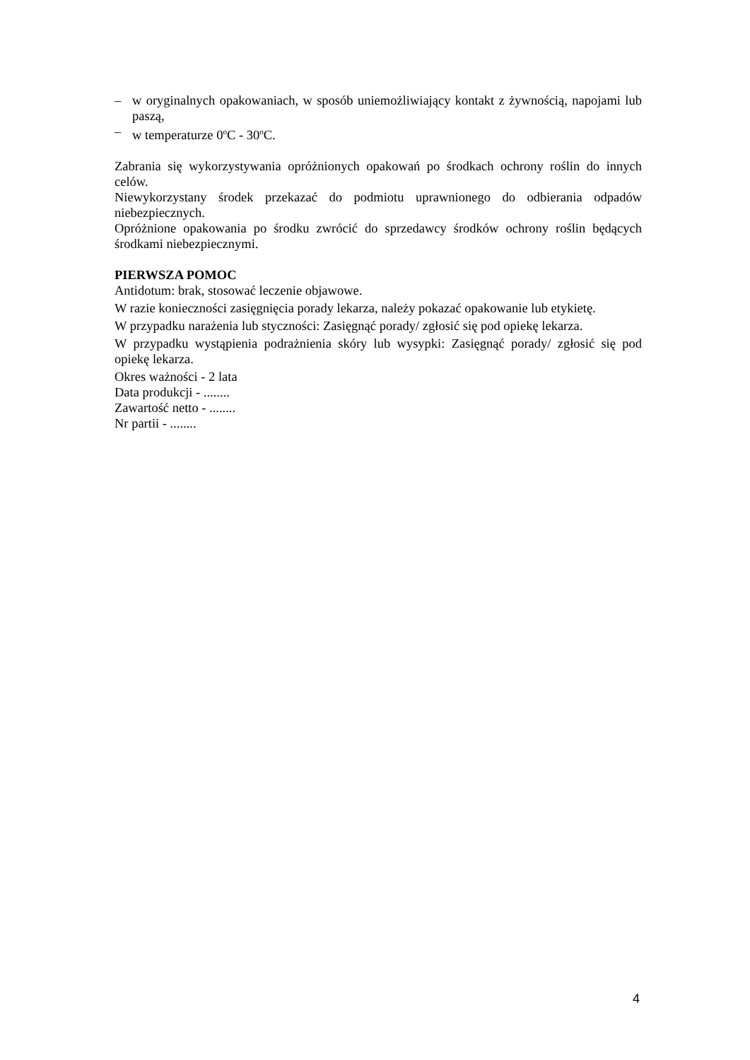– w oryginalnych opakowaniach, w sposób uniemożliwiający kontakt z żywnością, napojami lub paszą,
– w temperaturze 0<sup>o</sup>C - 30<sup>o</sup>C.
Zabrania się wykorzystywania opróżnionych opakowań po środkach ochrony roślin do innych celów.
Niewykorzystany środek przekazać do podmiotu uprawnionego do odbierania odpadów niebezpiecznych.
Opróżnione opakowania po środku zwrócić do sprzedawcy środków ochrony roślin będących środkami niebezpiecznymi.
PIERWSZA POMOC
Antidotum: brak, stosować leczenie objawowe.
W razie konieczności zasięgnięcia porady lekarza, należy pokazać opakowanie lub etykietę.
W przypadku narażenia lub styczności: Zasięgnąć porady/ zgłosić się pod opiekę lekarza.
W przypadku wystąpienia podrażnienia skóry lub wysypki: Zasięgnąć porady/ zgłosić się pod opiekę lekarza.
Okres ważności - 2 lata
Data produkcji - ........
Zawartość netto - ........
Nr partii - ........
4